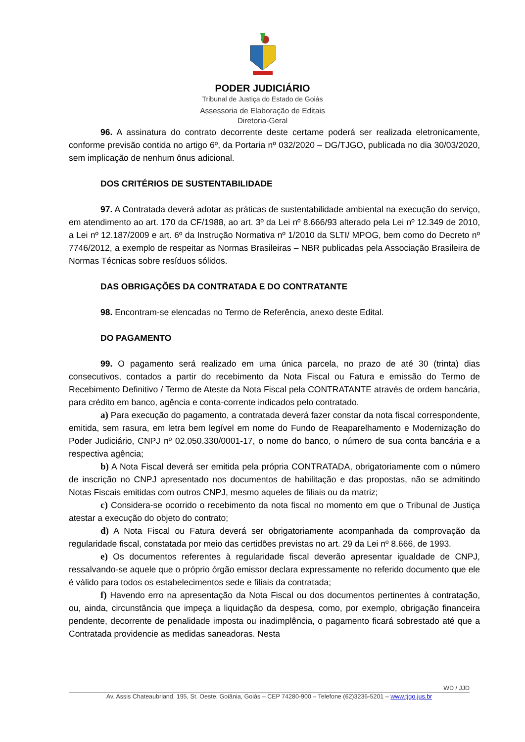PODER JUDICIÁRIO
Tribunal de Justiça do Estado de Goiás
Assessoria de Elaboração de Editais
Diretoria-Geral
96. A assinatura do contrato decorrente deste certame poderá ser realizada eletronicamente, conforme previsão contida no artigo 6º, da Portaria nº 032/2020 – DG/TJGO, publicada no dia 30/03/2020, sem implicação de nenhum ônus adicional.
DOS CRITÉRIOS DE SUSTENTABILIDADE
97. A Contratada deverá adotar as práticas de sustentabilidade ambiental na execução do serviço, em atendimento ao art. 170 da CF/1988, ao art. 3º da Lei nº 8.666/93 alterado pela Lei nº 12.349 de 2010, a Lei nº 12.187/2009 e art. 6º da Instrução Normativa nº 1/2010 da SLTI/ MPOG, bem como do Decreto nº 7746/2012, a exemplo de respeitar as Normas Brasileiras – NBR publicadas pela Associação Brasileira de Normas Técnicas sobre resíduos sólidos.
DAS OBRIGAÇÕES DA CONTRATADA E DO CONTRATANTE
98. Encontram-se elencadas no Termo de Referência, anexo deste Edital.
DO PAGAMENTO
99. O pagamento será realizado em uma única parcela, no prazo de até 30 (trinta) dias consecutivos, contados a partir do recebimento da Nota Fiscal ou Fatura e emissão do Termo de Recebimento Definitivo / Termo de Ateste da Nota Fiscal pela CONTRATANTE através de ordem bancária, para crédito em banco, agência e conta-corrente indicados pelo contratado.
a) Para execução do pagamento, a contratada deverá fazer constar da nota fiscal correspondente, emitida, sem rasura, em letra bem legível em nome do Fundo de Reaparelhamento e Modernização do Poder Judiciário, CNPJ nº 02.050.330/0001-17, o nome do banco, o número de sua conta bancária e a respectiva agência;
b) A Nota Fiscal deverá ser emitida pela própria CONTRATADA, obrigatoriamente com o número de inscrição no CNPJ apresentado nos documentos de habilitação e das propostas, não se admitindo Notas Fiscais emitidas com outros CNPJ, mesmo aqueles de filiais ou da matriz;
c) Considera-se ocorrido o recebimento da nota fiscal no momento em que o Tribunal de Justiça atestar a execução do objeto do contrato;
d) A Nota Fiscal ou Fatura deverá ser obrigatoriamente acompanhada da comprovação da regularidade fiscal, constatada por meio das certidões previstas no art. 29 da Lei nº 8.666, de 1993.
e) Os documentos referentes à regularidade fiscal deverão apresentar igualdade de CNPJ, ressalvando-se aquele que o próprio órgão emissor declara expressamente no referido documento que ele é válido para todos os estabelecimentos sede e filiais da contratada;
f) Havendo erro na apresentação da Nota Fiscal ou dos documentos pertinentes à contratação, ou, ainda, circunstância que impeça a liquidação da despesa, como, por exemplo, obrigação financeira pendente, decorrente de penalidade imposta ou inadimplência, o pagamento ficará sobrestado até que a Contratada providencie as medidas saneadoras. Nesta
WD / JJD
Av. Assis Chateaubriand, 195, St. Oeste, Goiânia, Goiás – CEP 74280-900 – Telefone (62)3236-5201 – www.tjgo.jus.br